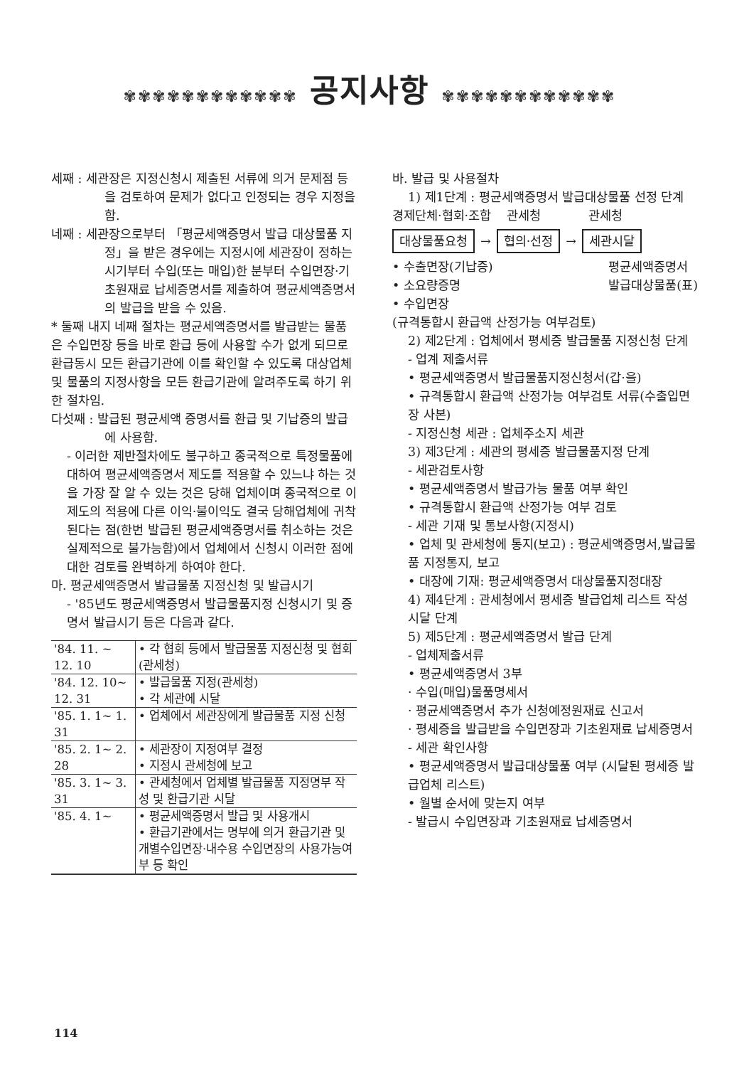✾✾✾✾✾✾✾✾✾✾✾✾ 공지사항 ✾✾✾✾✾✾✾✾✾✾✾✾
세째 : 세관장은 지정신청시 제출된 서류에 의거 문제점 등을 검토하여 문제가 없다고 인정되는 경우 지정을 함.
네째 : 세관장으로부터 「평균세액증명서 발급 대상물품 지정」을 받은 경우에는 지정시에 세관장이 정하는 시기부터 수입(또는 매입)한 분부터 수입면장·기초원재료 납세증명서를 제출하여 평균세액증명서의 발급을 받을 수 있음.
* 둘째 내지 네째 절차는 평균세액증명서를 발급받는 물품은 수입면장 등을 바로 환급 등에 사용할 수가 없게 되므로 환급동시 모든 환급기관에 이를 확인할 수 있도록 대상업체 및 물품의 지정사항을 모든 환급기관에 알려주도록 하기 위한 절차임.
다섯째 : 발급된 평균세액 증명서를 환급 및 기납증의 발급에 사용함.
- 이러한 제반절차에도 불구하고 종국적으로 특정물품에 대하여 평균세액증명서 제도를 적용할 수 있느냐 하는 것을 가장 잘 알 수 있는 것은 당해 업체이며 종국적으로 이 제도의 적용에 다른 이익·불이익도 결국 당해업체에 귀착된다는 점(한번 발급된 평균세액증명서를 취소하는 것은 실제적으로 불가능함)에서 업체에서 신청시 이러한 점에 대한 검토를 완벽하게 하여야 한다.
마. 평균세액증명서 발급물품 지정신청 및 발급시기
- '85년도 평균세액증명서 발급물품지정 신청시기 및 증명서 발급시기 등은 다음과 같다.
| '84. 11. ~ 12. 10 | • 각 협회 등에서 발급물품 지정신청 및 협회(관세청) |
| '84. 12. 10~ 12. 31 | • 발급물품 지정(관세청) • 각 세관에 시달 |
| '85. 1. 1~ 1. 31 | • 업체에서 세관장에게 발급물품 지정 신청 |
| '85. 2. 1~ 2. 28 | • 세관장이 지정여부 결정 • 지정시 관세청에 보고 |
| '85. 3. 1~ 3. 31 | • 관세청에서 업체별 발급물품 지정명부 작성 및 환급기관 시달 |
| '85. 4. 1~ | • 평균세액증명서 발급 및 사용개시 • 환급기관에서는 명부에 의거 환급기관 및 개별수입면장·내수용 수입면장의 사용가능여부 등 확인 |
바. 발급 및 사용절차
1) 제1단계 : 평균세액증명서 발급대상물품 선정 단계
경제단체·협회·조합 관세청 관세청
대상물품요청 → 협의·선정 → 세관시달
• 수출면장(기납증)
• 소요량증명
• 수입면장
평균세액증명서
발급대상물품(표)
(규격통합시 환급액 산정가능 여부검토)
2) 제2단계 : 업체에서 평세증 발급물품 지정신청 단계
- 업계 제출서류
• 평균세액증명서 발급물품지정신청서(갑·을)
• 규격통합시 환급액 산정가능 여부검토 서류(수출입면장 사본)
- 지정신청 세관 : 업체주소지 세관
3) 제3단계 : 세관의 평세증 발급물품지정 단계
- 세관검토사항
• 평균세액증명서 발급가능 물품 여부 확인
• 규격통합시 환급액 산정가능 여부 검토
- 세관 기재 및 통보사항(지정시)
• 업체 및 관세청에 통지(보고) : 평균세액증명서,발급물품 지정통지, 보고
• 대장에 기재: 평균세액증명서 대상물품지정대장
4) 제4단계 : 관세청에서 평세증 발급업체 리스트 작성 시달 단계
5) 제5단계 : 평균세액증명서 발급 단계
- 업체제출서류
• 평균세액증명서 3부
· 수입(매입)물품명세서
· 평균세액증명서 추가 신청예정원재료 신고서
· 평세증을 발급받을 수입면장과 기초원재료 납세증명서
- 세관 확인사항
• 평균세액증명서 발급대상물품 여부 (시달된 평세증 발급업체 리스트)
• 월별 순서에 맞는지 여부
- 발급시 수입면장과 기초원재료 납세증명서
114